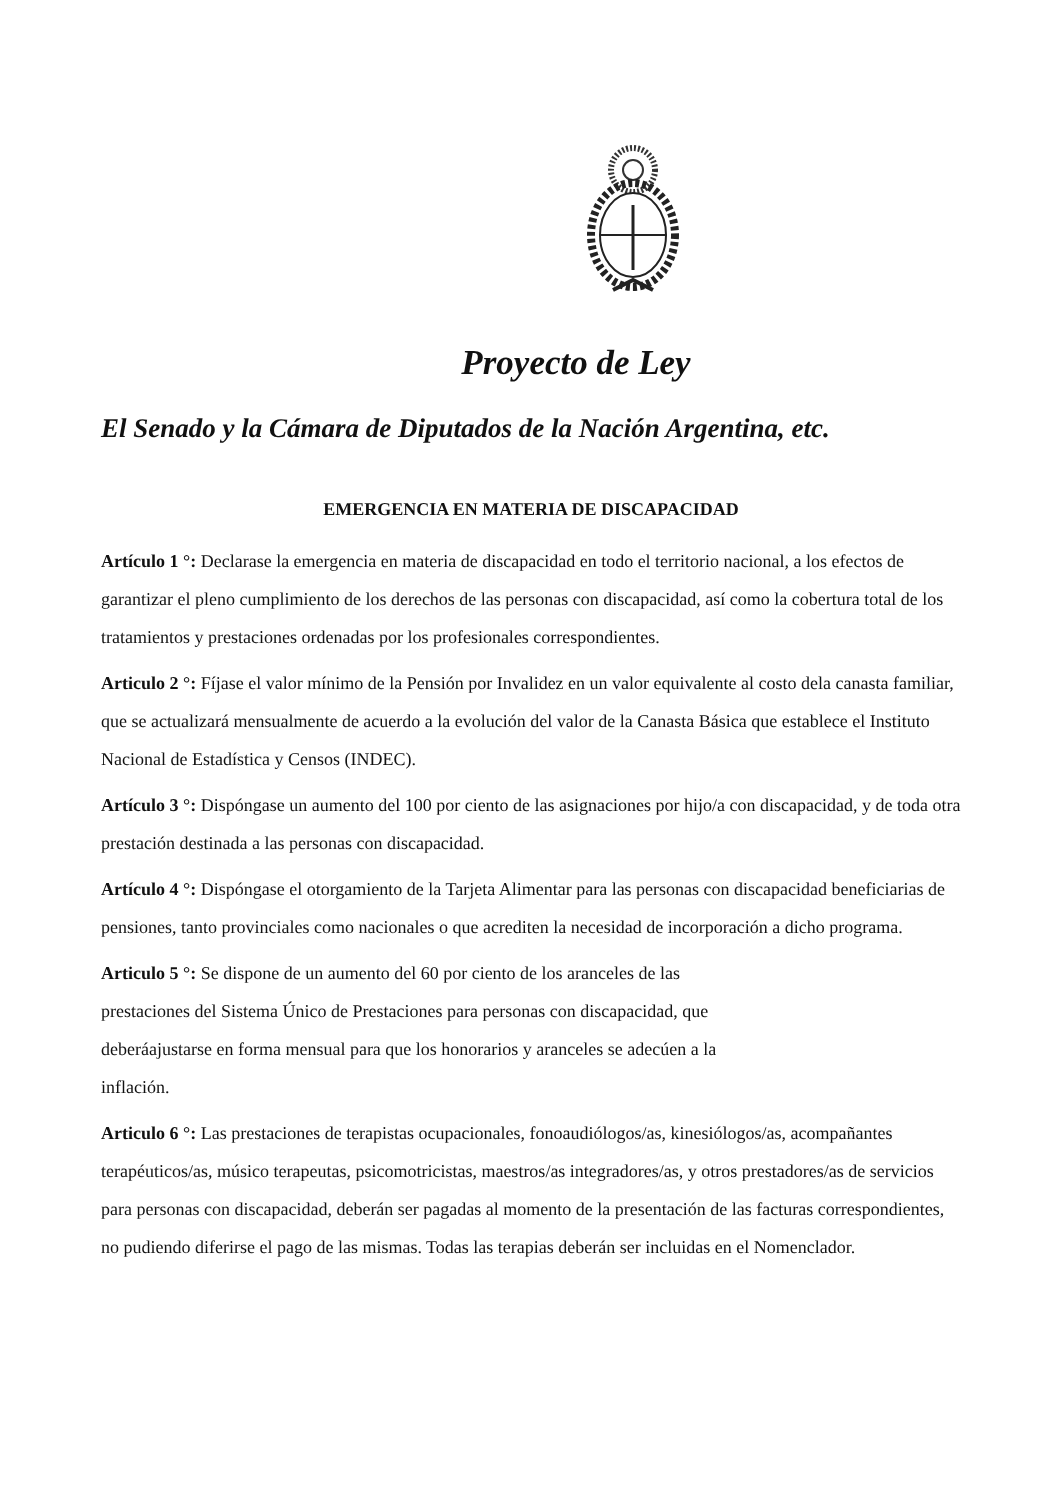Proyecto de Ley
El Senado y la Cámara de Diputados de la Nación Argentina, etc.
EMERGENCIA EN MATERIA DE DISCAPACIDAD
Artículo 1 °: Declarase la emergencia en materia de discapacidad en todo el territorio nacional, a los efectos de garantizar el pleno cumplimiento de los derechos de las personas con discapacidad, así como la cobertura total de los tratamientos y prestaciones ordenadas por los profesionales correspondientes.
Articulo 2 °: Fíjase el valor mínimo de la Pensión por Invalidez en un valor equivalente al costo dela canasta familiar, que se actualizará mensualmente de acuerdo a la evolución del valor de la Canasta Básica que establece el Instituto Nacional de Estadística y Censos (INDEC).
Artículo 3 °: Dispóngase un aumento del 100 por ciento de las asignaciones por hijo/a con discapacidad, y de toda otra prestación destinada a las personas con discapacidad.
Artículo 4 °: Dispóngase el otorgamiento de la Tarjeta Alimentar para las personas con discapacidad beneficiarias de pensiones, tanto provinciales como nacionales o que acrediten la necesidad de incorporación a dicho programa.
Articulo 5 °: Se dispone de un aumento del 60 por ciento de los aranceles de las
prestaciones del Sistema Único de Prestaciones para personas con discapacidad, que
deberáajustarse en forma mensual para que los honorarios y aranceles se adecúen a la
inflación.
Articulo 6 °: Las prestaciones de terapistas ocupacionales, fonoaudiólogos/as, kinesiólogos/as, acompañantes terapéuticos/as, músico terapeutas, psicomotricistas, maestros/as integradores/as, y otros prestadores/as de servicios para personas con discapacidad, deberán ser pagadas al momento de la presentación de las facturas correspondientes, no pudiendo diferirse el pago de las mismas. Todas las terapias deberán ser incluidas en el Nomenclador.